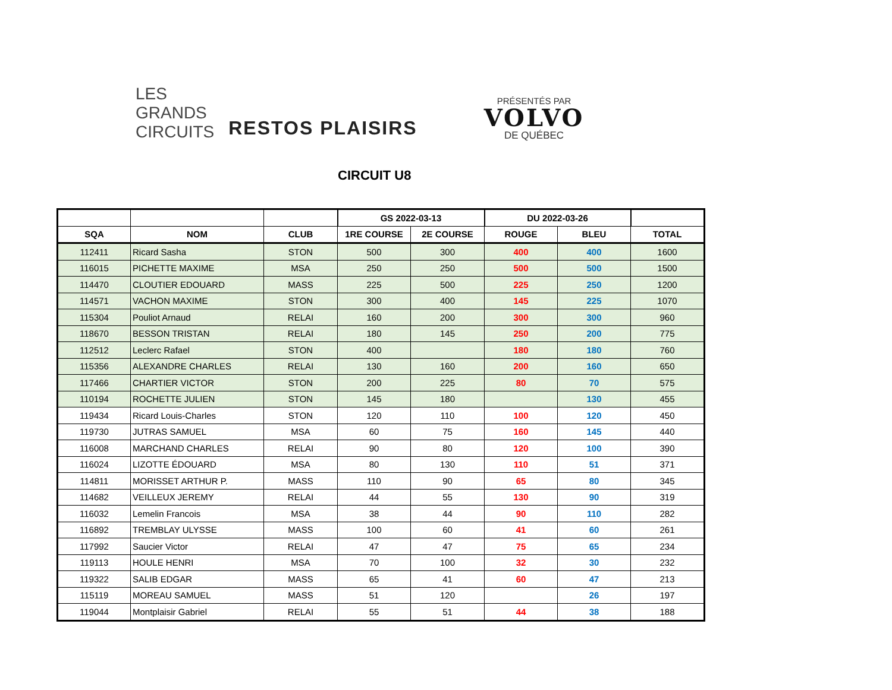LES
GRANDS
CIRCUITS
RESTOS PLAISIRS
PRÉSENTÉS PAR
VOLVO
DE QUÉBEC
CIRCUIT U8
| | | | GS 2022-03-13 | | DU 2022-03-26 | | |
| --- | --- | --- | --- | --- | --- | --- | --- |
| SQA | NOM | CLUB | 1RE COURSE | 2E COURSE | ROUGE | BLEU | TOTAL |
| 112411 | Ricard Sasha | STON | 500 | 300 | 400 | 400 | 1600 |
| 116015 | PICHETTE MAXIME | MSA | 250 | 250 | 500 | 500 | 1500 |
| 114470 | CLOUTIER EDOUARD | MASS | 225 | 500 | 225 | 250 | 1200 |
| 114571 | VACHON MAXIME | STON | 300 | 400 | 145 | 225 | 1070 |
| 115304 | Pouliot Arnaud | RELAI | 160 | 200 | 300 | 300 | 960 |
| 118670 | BESSON TRISTAN | RELAI | 180 | 145 | 250 | 200 | 775 |
| 112512 | Leclerc Rafael | STON | 400 | | 180 | 180 | 760 |
| 115356 | ALEXANDRE CHARLES | RELAI | 130 | 160 | 200 | 160 | 650 |
| 117466 | CHARTIER VICTOR | STON | 200 | 225 | 80 | 70 | 575 |
| 110194 | ROCHETTE JULIEN | STON | 145 | 180 | | 130 | 455 |
| 119434 | Ricard Louis-Charles | STON | 120 | 110 | 100 | 120 | 450 |
| 119730 | JUTRAS SAMUEL | MSA | 60 | 75 | 160 | 145 | 440 |
| 116008 | MARCHAND CHARLES | RELAI | 90 | 80 | 120 | 100 | 390 |
| 116024 | LIZOTTE ÉDOUARD | MSA | 80 | 130 | 110 | 51 | 371 |
| 114811 | MORISSET ARTHUR P. | MASS | 110 | 90 | 65 | 80 | 345 |
| 114682 | VEILLEUX JEREMY | RELAI | 44 | 55 | 130 | 90 | 319 |
| 116032 | Lemelin Francois | MSA | 38 | 44 | 90 | 110 | 282 |
| 116892 | TREMBLAY ULYSSE | MASS | 100 | 60 | 41 | 60 | 261 |
| 117992 | Saucier Victor | RELAI | 47 | 47 | 75 | 65 | 234 |
| 119113 | HOULE HENRI | MSA | 70 | 100 | 32 | 30 | 232 |
| 119322 | SALIB EDGAR | MASS | 65 | 41 | 60 | 47 | 213 |
| 115119 | MOREAU SAMUEL | MASS | 51 | 120 | | 26 | 197 |
| 119044 | Montplaisir Gabriel | RELAI | 55 | 51 | 44 | 38 | 188 |